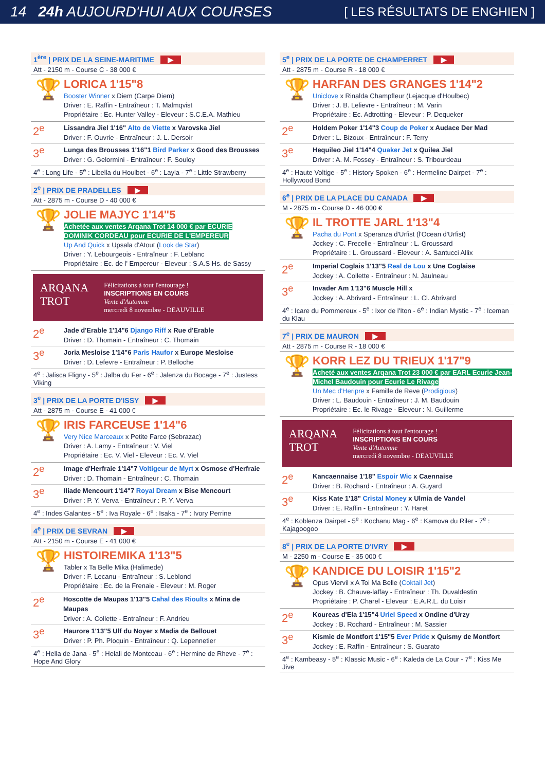14 24h AUJOURD'HUI AUX COURSES [ LES RÉSULTATS DE ENGHIEN ]
1<sup>ère</sup> | PRIX DE LA SEINE-MARITIME ▶
Att - 2150 m - Course C - 38 000 €
🏆
LORICA 1'15"8
Booster Winner x Diem (Carpe Diem)
Driver : E. Raffin - Entraîneur : T. Malmqvist
Propriétaire : Ec. Hunter Valley - Eleveur : S.C.E.A. Mathieu
2<sup>e</sup>
Lissandra Jiel 1'16" Alto de Viette x Varovska Jiel
Driver : F. Ouvrie - Entraîneur : J. L. Dersoir
3<sup>e</sup>
Lunga des Brousses 1'16"1 Bird Parker x Good des Brousses
Driver : G. Gelormini - Entraîneur : F. Souloy
4<sup>e</sup> : Long Life - 5<sup>e</sup> : Libella du Houlbet - 6<sup>e</sup> : Layla - 7<sup>e</sup> : Little Strawberry
2<sup>e</sup> | PRIX DE PRADELLES ▶
Att - 2875 m - Course D - 40 000 €
🏆
JOLIE MAJYC 1'14"5
Achetée aux ventes Arqana Trot 14 000 € par ECURIE DOMINIK CORDEAU pour ECURIE DE L'EMPEREUR
Up And Quick x Upsala d'Atout (Look de Star)
Driver : Y. Lebourgeois - Entraîneur : F. Leblanc
Propriétaire : Ec. de l' Empereur - Eleveur : S.A.S Hs. de Sassy
ARQANA
TROT
Félicitations à tout l'entourage !
INSCRIPTIONS EN COURS
Vente d'Automne
mercredi 8 novembre - DEAUVILLE
2<sup>e</sup>
Jade d'Erable 1'14"6 Django Riff x Rue d'Erable
Driver : D. Thomain - Entraîneur : C. Thomain
3<sup>e</sup>
Joria Mesloise 1'14"6 Paris Haufor x Europe Mesloise
Driver : D. Lefevre - Entraîneur : P. Belloche
4<sup>e</sup> : Jalisca Fligny - 5<sup>e</sup> : Jalba du Fer - 6<sup>e</sup> : Jalenza du Bocage - 7<sup>e</sup> : Justess Viking
3<sup>e</sup> | PRIX DE LA PORTE D'ISSY ▶
Att - 2875 m - Course E - 41 000 €
🏆
IRIS FARCEUSE 1'14"6
Very Nice Marceaux x Petite Farce (Sebrazac)
Driver : A. Lamy - Entraîneur : V. Viel
Propriétaire : Ec. V. Viel - Eleveur : Ec. V. Viel
2<sup>e</sup>
Image d'Herfraie 1'14"7 Voltigeur de Myrt x Osmose d'Herfraie
Driver : D. Thomain - Entraîneur : C. Thomain
3<sup>e</sup>
Iliade Mencourt 1'14"7 Royal Dream x Bise Mencourt
Driver : P. Y. Verva - Entraîneur : P. Y. Verva
4<sup>e</sup> : Indes Galantes - 5<sup>e</sup> : Iva Royale - 6<sup>e</sup> : Isaka - 7<sup>e</sup> : Ivory Perrine
4<sup>e</sup> | PRIX DE SEVRAN ▶
Att - 2150 m - Course E - 41 000 €
🏆
HISTOIREMIKA 1'13"5
Tabler x Ta Belle Mika (Halimede)
Driver : F. Lecanu - Entraîneur : S. Leblond
Propriétaire : Ec. de la Frenaie - Eleveur : M. Roger
2<sup>e</sup>
Hoscotte de Maupas 1'13"5 Cahal des Rioults x Mina de Maupas
Driver : A. Collette - Entraîneur : F. Andrieu
3<sup>e</sup>
Haurore 1'13"5 Ulf du Noyer x Madia de Bellouet
Driver : P. Ph. Ploquin - Entraîneur : Q. Lepennetier
4<sup>e</sup> : Hella de Jana - 5<sup>e</sup> : Helali de Montceau - 6<sup>e</sup> : Hermine de Rheve - 7<sup>e</sup> : Hope And Glory
5<sup>e</sup> | PRIX DE LA PORTE DE CHAMPERRET ▶
Att - 2875 m - Course R - 18 000 €
🏆
HARFAN DES GRANGES 1'14"2
Uniclove x Rinalda Champfleur (Lejacque d'Houlbec)
Driver : J. B. Lelievre - Entraîneur : M. Varin
Propriétaire : Ec. Adtrotting - Eleveur : P. Dequeker
2<sup>e</sup>
Holdem Poker 1'14"3 Coup de Poker x Audace Der Mad
Driver : L. Bizoux - Entraîneur : F. Terry
3<sup>e</sup>
Hequileo Jiel 1'14"4 Quaker Jet x Quilea Jiel
Driver : A. M. Fossey - Entraîneur : S. Tribourdeau
4<sup>e</sup> : Haute Voltige - 5<sup>e</sup> : History Spoken - 6<sup>e</sup> : Hermeline Dairpet - 7<sup>e</sup> : Hollywood Bond
6<sup>e</sup> | PRIX DE LA PLACE DU CANADA ▶
M - 2875 m - Course D - 46 000 €
🏆
IL TROTTE JARL 1'13"4
Pacha du Pont x Speranza d'Urfist (l'Ocean d'Urfist)
Jockey : C. Frecelle - Entraîneur : L. Groussard
Propriétaire : L. Groussard - Eleveur : A. Santucci Allix
2<sup>e</sup>
Imperial Coglais 1'13"5 Real de Lou x Une Coglaise
Jockey : A. Collette - Entraîneur : N. Jaulneau
3<sup>e</sup>
Invader Am 1'13"6 Muscle Hill x
Jockey : A. Abrivard - Entraîneur : L. Cl. Abrivard
4<sup>e</sup> : Icare du Pommereux - 5<sup>e</sup> : Ixor de l'Iton - 6<sup>e</sup> : Indian Mystic - 7<sup>e</sup> : Iceman du Klau
7<sup>e</sup> | PRIX DE MAURON ▶
Att - 2875 m - Course R - 18 000 €
🏆
KORR LEZ DU TRIEUX 1'17"9
Acheté aux ventes Arqana Trot 23 000 € par EARL Ecurie Jean-Michel Baudouin pour Ecurie Le Rivage
Un Mec d'Heripre x Famille de Reve (Prodigious)
Driver : L. Baudouin - Entraîneur : J. M. Baudouin
Propriétaire : Ec. le Rivage - Eleveur : N. Guillerme
ARQANA
TROT
Félicitations à tout l'entourage !
INSCRIPTIONS EN COURS
Vente d'Automne
mercredi 8 novembre - DEAUVILLE
2<sup>e</sup>
Kancaennaise 1'18" Espoir Wic x Caennaise
Driver : B. Rochard - Entraîneur : A. Guyard
3<sup>e</sup>
Kiss Kate 1'18" Cristal Money x Ulmia de Vandel
Driver : E. Raffin - Entraîneur : Y. Haret
4<sup>e</sup> : Koblenza Dairpet - 5<sup>e</sup> : Kochanu Mag - 6<sup>e</sup> : Kamova du Riler - 7<sup>e</sup> : Kajagoogoo
8<sup>e</sup> | PRIX DE LA PORTE D'IVRY ▶
M - 2250 m - Course E - 35 000 €
🏆
KANDICE DU LOISIR 1'15"2
Opus Viervil x A Toi Ma Belle (Coktail Jet)
Jockey : B. Chauve-laffay - Entraîneur : Th. Duvaldestin
Propriétaire : P. Charel - Eleveur : E.A.R.L. du Loisir
2<sup>e</sup>
Koureas d'Ela 1'15"4 Uriel Speed x Ondine d'Urzy
Jockey : B. Rochard - Entraîneur : M. Sassier
3<sup>e</sup>
Kismie de Montfort 1'15"5 Ever Pride x Quismy de Montfort
Jockey : E. Raffin - Entraîneur : S. Guarato
4<sup>e</sup> : Kambeasy - 5<sup>e</sup> : Klassic Music - 6<sup>e</sup> : Kaleda de La Cour - 7<sup>e</sup> : Kiss Me Jive